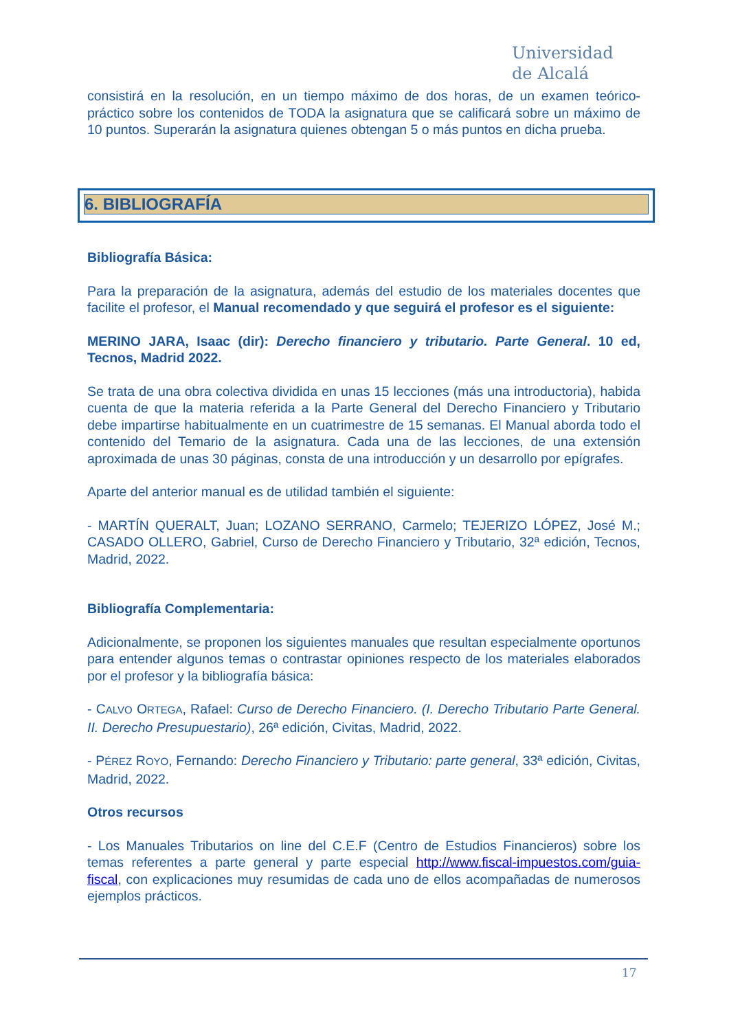Universidad
de Alcalá
consistirá en la resolución, en un tiempo máximo de dos horas, de un examen teórico-práctico sobre los contenidos de TODA la asignatura que se calificará sobre un máximo de 10 puntos. Superarán la asignatura quienes obtengan 5 o más puntos en dicha prueba.
6. BIBLIOGRAFÍA
Bibliografía Básica:
Para la preparación de la asignatura, además del estudio de los materiales docentes que facilite el profesor, el Manual recomendado y que seguirá el profesor es el siguiente:
MERINO JARA, Isaac (dir): Derecho financiero y tributario. Parte General. 10 ed, Tecnos, Madrid 2022.
Se trata de una obra colectiva dividida en unas 15 lecciones (más una introductoria), habida cuenta de que la materia referida a la Parte General del Derecho Financiero y Tributario debe impartirse habitualmente en un cuatrimestre de 15 semanas. El Manual aborda todo el contenido del Temario de la asignatura. Cada una de las lecciones, de una extensión aproximada de unas 30 páginas, consta de una introducción y un desarrollo por epígrafes.
Aparte del anterior manual es de utilidad también el siguiente:
- MARTÍN QUERALT, Juan; LOZANO SERRANO, Carmelo; TEJERIZO LÓPEZ, José M.; CASADO OLLERO, Gabriel, Curso de Derecho Financiero y Tributario, 32ª edición, Tecnos, Madrid, 2022.
Bibliografía Complementaria:
Adicionalmente, se proponen los siguientes manuales que resultan especialmente oportunos para entender algunos temas o contrastar opiniones respecto de los materiales elaborados por el profesor y la bibliografía básica:
- CALVO ORTEGA, Rafael: Curso de Derecho Financiero. (I. Derecho Tributario Parte General. II. Derecho Presupuestario), 26ª edición, Civitas, Madrid, 2022.
- PÉREZ ROYO, Fernando: Derecho Financiero y Tributario: parte general, 33ª edición, Civitas, Madrid, 2022.
Otros recursos
- Los Manuales Tributarios on line del C.E.F (Centro de Estudios Financieros) sobre los temas referentes a parte general y parte especial http://www.fiscal-impuestos.com/guia-fiscal, con explicaciones muy resumidas de cada uno de ellos acompañadas de numerosos ejemplos prácticos.
17